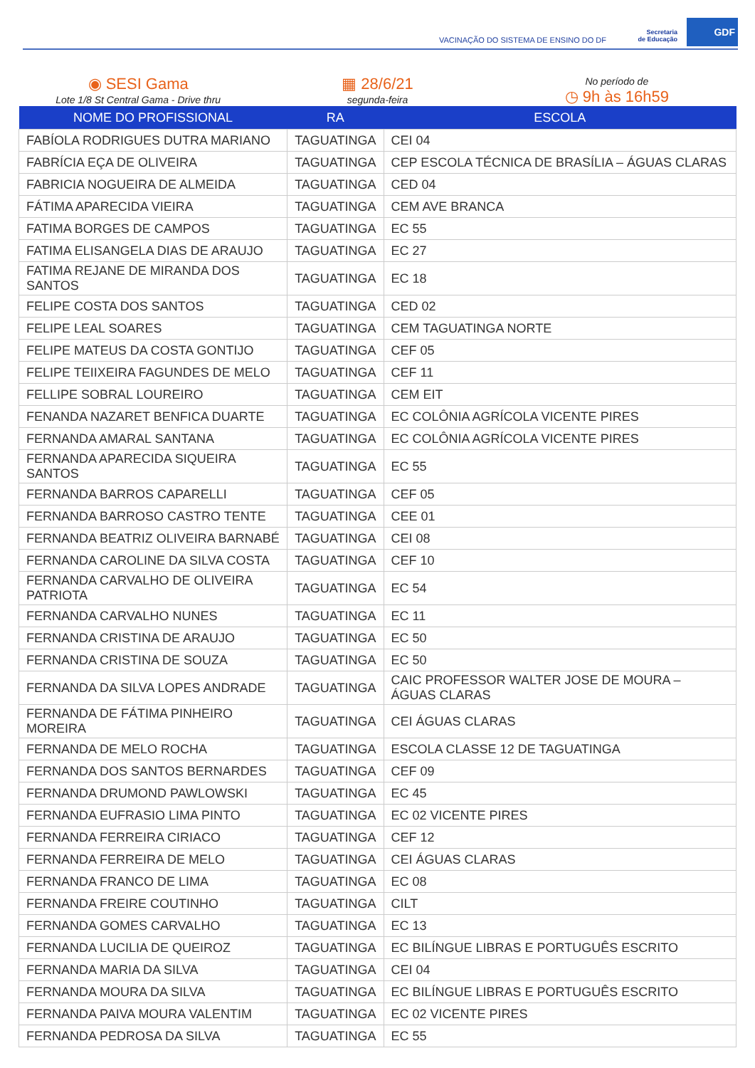VACINAÇÃO DO SISTEMA DE ENSINO DO DF
Secretaria
de Educação
GDF
◉ SESI Gama
Lote 1/8 St Central Gama - Drive thru
▦ 28/6/21
segunda-feira
No período de
◷ 9h às 16h59
| NOME DO PROFISSIONAL | RA | ESCOLA |
| --- | --- | --- |
| FABÍOLA RODRIGUES DUTRA MARIANO | TAGUATINGA | CEI 04 |
| FABRÍCIA EÇA DE OLIVEIRA | TAGUATINGA | CEP ESCOLA TÉCNICA DE BRASÍLIA – ÁGUAS CLARAS |
| FABRICIA NOGUEIRA DE ALMEIDA | TAGUATINGA | CED 04 |
| FÁTIMA APARECIDA VIEIRA | TAGUATINGA | CEM AVE BRANCA |
| FATIMA BORGES DE CAMPOS | TAGUATINGA | EC 55 |
| FATIMA ELISANGELA DIAS DE ARAUJO | TAGUATINGA | EC 27 |
| FATIMA REJANE DE MIRANDA DOS SANTOS | TAGUATINGA | EC 18 |
| FELIPE COSTA DOS SANTOS | TAGUATINGA | CED 02 |
| FELIPE LEAL SOARES | TAGUATINGA | CEM TAGUATINGA NORTE |
| FELIPE MATEUS DA COSTA GONTIJO | TAGUATINGA | CEF 05 |
| FELIPE TEIIXEIRA FAGUNDES DE MELO | TAGUATINGA | CEF 11 |
| FELLIPE SOBRAL LOUREIRO | TAGUATINGA | CEM EIT |
| FENANDA NAZARET BENFICA DUARTE | TAGUATINGA | EC COLÔNIA AGRÍCOLA VICENTE PIRES |
| FERNANDA AMARAL SANTANA | TAGUATINGA | EC COLÔNIA AGRÍCOLA VICENTE PIRES |
| FERNANDA APARECIDA SIQUEIRA SANTOS | TAGUATINGA | EC 55 |
| FERNANDA BARROS CAPARELLI | TAGUATINGA | CEF 05 |
| FERNANDA BARROSO CASTRO TENTE | TAGUATINGA | CEE 01 |
| FERNANDA BEATRIZ OLIVEIRA BARNABÉ | TAGUATINGA | CEI 08 |
| FERNANDA CAROLINE DA SILVA COSTA | TAGUATINGA | CEF 10 |
| FERNANDA CARVALHO DE OLIVEIRA PATRIOTA | TAGUATINGA | EC 54 |
| FERNANDA CARVALHO NUNES | TAGUATINGA | EC 11 |
| FERNANDA CRISTINA DE ARAUJO | TAGUATINGA | EC 50 |
| FERNANDA CRISTINA DE SOUZA | TAGUATINGA | EC 50 |
| FERNANDA DA SILVA LOPES ANDRADE | TAGUATINGA | CAIC PROFESSOR WALTER JOSE DE MOURA – ÁGUAS CLARAS |
| FERNANDA DE FÁTIMA PINHEIRO MOREIRA | TAGUATINGA | CEI ÁGUAS CLARAS |
| FERNANDA DE MELO ROCHA | TAGUATINGA | ESCOLA CLASSE 12 DE TAGUATINGA |
| FERNANDA DOS SANTOS BERNARDES | TAGUATINGA | CEF 09 |
| FERNANDA DRUMOND PAWLOWSKI | TAGUATINGA | EC 45 |
| FERNANDA EUFRASIO LIMA PINTO | TAGUATINGA | EC 02 VICENTE PIRES |
| FERNANDA FERREIRA CIRIACO | TAGUATINGA | CEF 12 |
| FERNANDA FERREIRA DE MELO | TAGUATINGA | CEI ÁGUAS CLARAS |
| FERNANDA FRANCO DE LIMA | TAGUATINGA | EC 08 |
| FERNANDA FREIRE COUTINHO | TAGUATINGA | CILT |
| FERNANDA GOMES CARVALHO | TAGUATINGA | EC 13 |
| FERNANDA LUCILIA DE QUEIROZ | TAGUATINGA | EC BILÍNGUE LIBRAS E PORTUGUÊS ESCRITO |
| FERNANDA MARIA DA SILVA | TAGUATINGA | CEI 04 |
| FERNANDA MOURA DA SILVA | TAGUATINGA | EC BILÍNGUE LIBRAS E PORTUGUÊS ESCRITO |
| FERNANDA PAIVA MOURA VALENTIM | TAGUATINGA | EC 02 VICENTE PIRES |
| FERNANDA PEDROSA DA SILVA | TAGUATINGA | EC 55 |